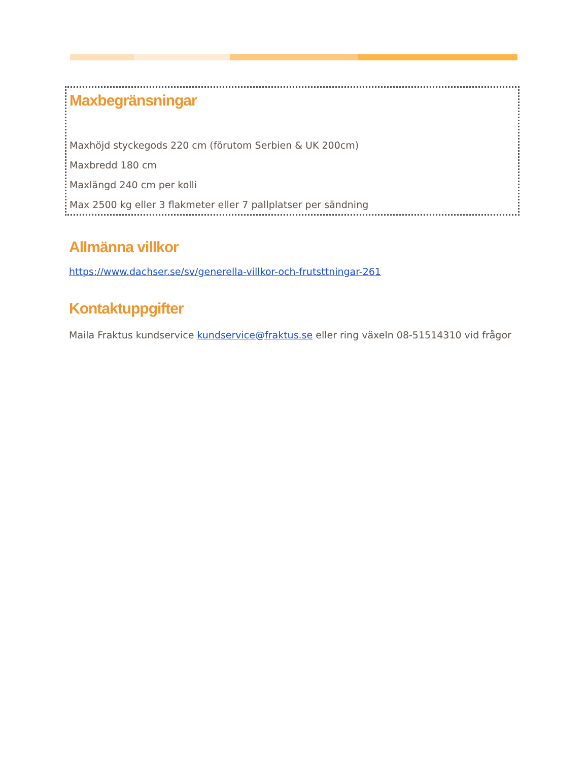Maxbegränsningar
Maxhöjd styckegods 220 cm (förutom Serbien & UK 200cm)
Maxbredd 180 cm
Maxlängd 240 cm per kolli
Max 2500 kg eller 3 flakmeter eller 7 pallplatser per sändning
Allmänna villkor
https://www.dachser.se/sv/generella-villkor-och-frutsttningar-261
Kontaktuppgifter
Maila Fraktus kundservice kundservice@fraktus.se eller ring växeln 08-51514310 vid frågor